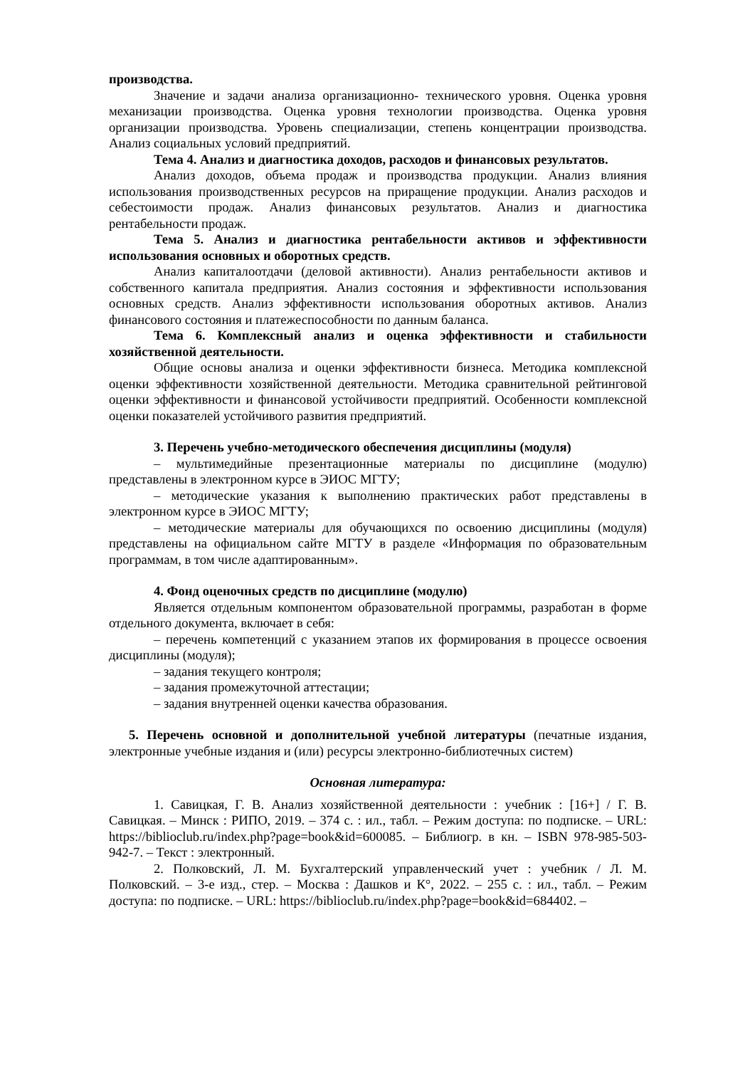производства.
Значение и задачи анализа организационно- технического уровня. Оценка уровня механизации производства. Оценка уровня технологии производства. Оценка уровня организации производства. Уровень специализации, степень концентрации производства. Анализ социальных условий предприятий.
Тема 4. Анализ и диагностика доходов, расходов и финансовых результатов.
Анализ доходов, объема продаж и производства продукции. Анализ влияния использования производственных ресурсов на приращение продукции. Анализ расходов и себестоимости продаж. Анализ финансовых результатов. Анализ и диагностика рентабельности продаж.
Тема 5. Анализ и диагностика рентабельности активов и эффективности использования основных и оборотных средств.
Анализ капиталоотдачи (деловой активности). Анализ рентабельности активов и собственного капитала предприятия. Анализ состояния и эффективности использования основных средств. Анализ эффективности использования оборотных активов. Анализ финансового состояния и платежеспособности по данным баланса.
Тема 6. Комплексный анализ и оценка эффективности и стабильности хозяйственной деятельности.
Общие основы анализа и оценки эффективности бизнеса. Методика комплексной оценки эффективности хозяйственной деятельности. Методика сравнительной рейтинговой оценки эффективности и финансовой устойчивости предприятий. Особенности комплексной оценки показателей устойчивого развития предприятий.
3. Перечень учебно-методического обеспечения дисциплины (модуля)
– мультимедийные презентационные материалы по дисциплине (модулю) представлены в электронном курсе в ЭИОС МГТУ;
– методические указания к выполнению практических работ представлены в электронном курсе в ЭИОС МГТУ;
– методические материалы для обучающихся по освоению дисциплины (модуля) представлены на официальном сайте МГТУ в разделе «Информация по образовательным программам, в том числе адаптированным».
4. Фонд оценочных средств по дисциплине (модулю)
Является отдельным компонентом образовательной программы, разработан в форме отдельного документа, включает в себя:
– перечень компетенций с указанием этапов их формирования в процессе освоения дисциплины (модуля);
– задания текущего контроля;
– задания промежуточной аттестации;
– задания внутренней оценки качества образования.
5. Перечень основной и дополнительной учебной литературы (печатные издания, электронные учебные издания и (или) ресурсы электронно-библиотечных систем)
Основная литература:
1. Савицкая, Г. В. Анализ хозяйственной деятельности : учебник : [16+] / Г. В. Савицкая. – Минск : РИПО, 2019. – 374 с. : ил., табл. – Режим доступа: по подписке. – URL: https://biblioclub.ru/index.php?page=book&id=600085. – Библиогр. в кн. – ISBN 978-985-503-942-7. – Текст : электронный.
2. Полковский, Л. М. Бухгалтерский управленческий учет : учебник / Л. М. Полковский. – 3-е изд., стер. – Москва : Дашков и К°, 2022. – 255 с. : ил., табл. – Режим доступа: по подписке. – URL: https://biblioclub.ru/index.php?page=book&id=684402. –